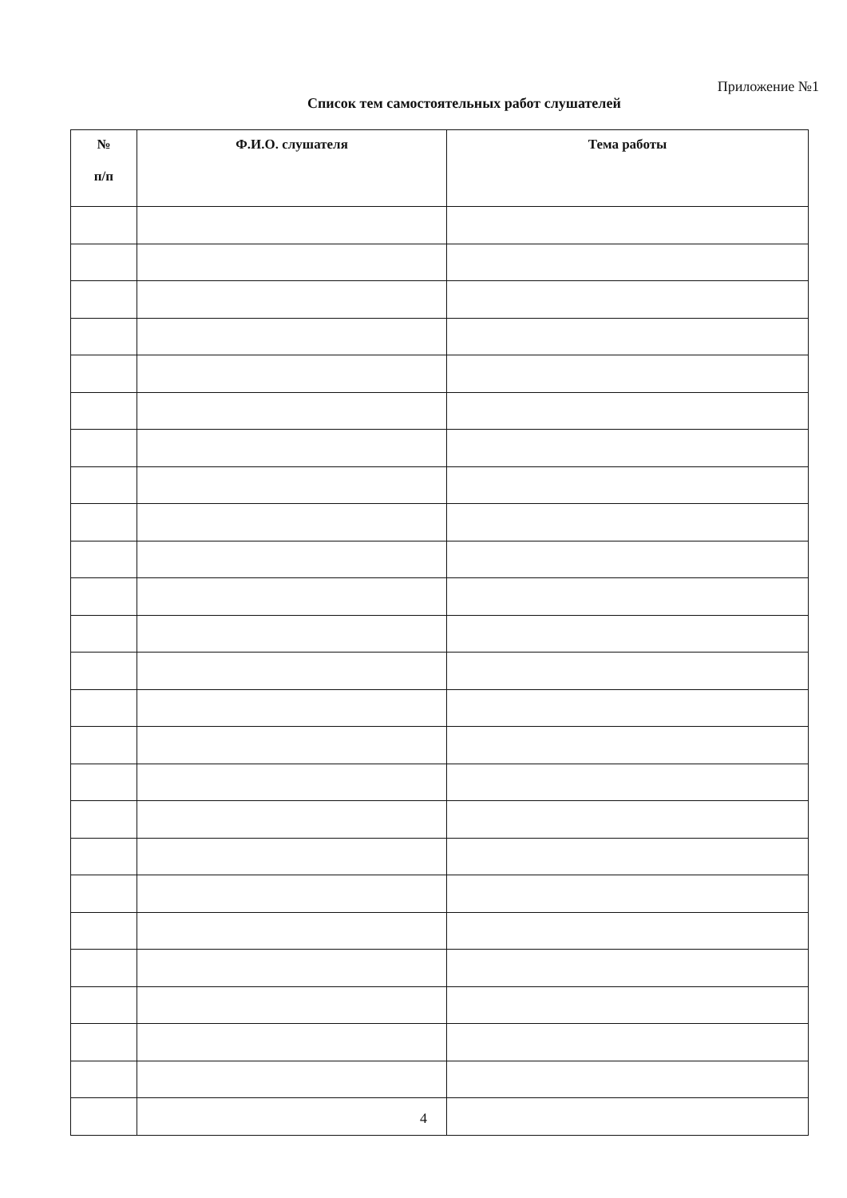Приложение №1
Список тем самостоятельных работ слушателей
| № п/п | Ф.И.О. слушателя | Тема работы |
| --- | --- | --- |
4